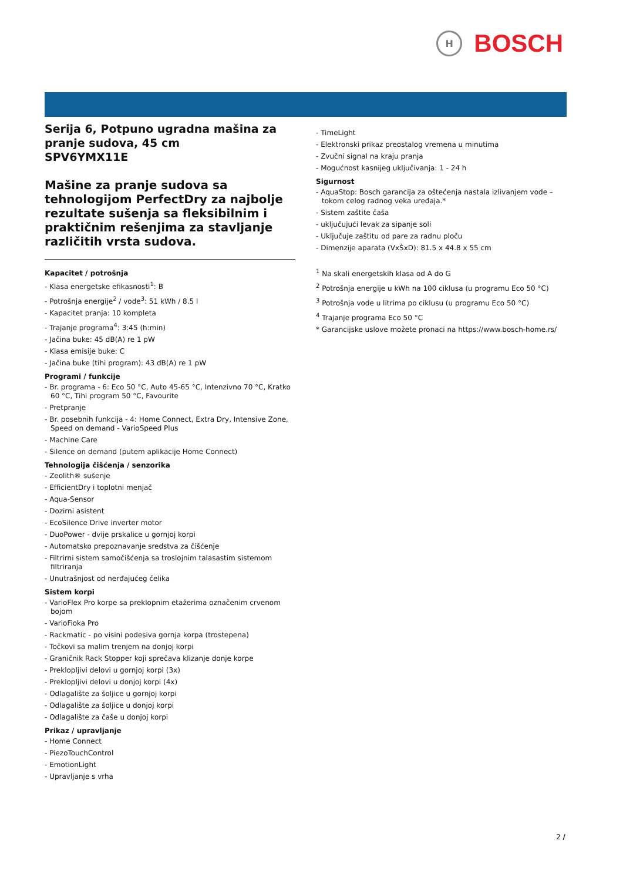H
BOSCH
Serija 6, Potpuno ugradna mašina za pranje sudova, 45 cm
SPV6YMX11E
Mašine za pranje sudova sa tehnologijom PerfectDry za najbolje rezultate sušenja sa fleksibilnim i praktičnim rešenjima za stavljanje različitih vrsta sudova.
Kapacitet / potrošnja
- Klasa energetske efikasnosti<sup>1</sup>: B
- Potrošnja energije<sup>2</sup> / vode<sup>3</sup>: 51 kWh / 8.5 l
- Kapacitet pranja: 10 kompleta
- Trajanje programa<sup>4</sup>: 3:45 (h:min)
- Jačina buke: 45 dB(A) re 1 pW
- Klasa emisije buke: C
- Jačina buke (tihi program): 43 dB(A) re 1 pW
Programi / funkcije
- Br. programa - 6: Eco 50 °C, Auto 45-65 °C, Intenzivno 70 °C, Kratko 60 °C, Tihi program 50 °C, Favourite
- Pretpranje
- Br. posebnih funkcija - 4: Home Connect, Extra Dry, Intensive Zone, Speed on demand - VarioSpeed Plus
- Machine Care
- Silence on demand (putem aplikacije Home Connect)
Tehnologija čišćenja / senzorika
- Zeolith® sušenje
- EfficientDry i toplotni menjač
- Aqua-Sensor
- Dozirni asistent
- EcoSilence Drive inverter motor
- DuoPower - dvije prskalice u gornjoj korpi
- Automatsko prepoznavanje sredstva za čišćenje
- Filtrirni sistem samočišćenja sa troslojnim talasastim sistemom filtriranja
- Unutrašnjost od nerđajućeg čelika
Sistem korpi
- VarioFlex Pro korpe sa preklopnim etažerima označenim crvenom bojom
- VarioFioka Pro
- Rackmatic - po visini podesiva gornja korpa (trostepena)
- Točkovi sa malim trenjem na donjoj korpi
- Graničnik Rack Stopper koji sprečava klizanje donje korpe
- Preklopljivi delovi u gornjoj korpi (3x)
- Preklopljivi delovi u donjoj korpi (4x)
- Odlagalište za šoljice u gornjoj korpi
- Odlagalište za šoljice u donjoj korpi
- Odlagalište za čaše u donjoj korpi
Prikaz / upravljanje
- Home Connect
- PiezoTouchControl
- EmotionLight
- Upravljanje s vrha
- TimeLight
- Elektronski prikaz preostalog vremena u minutima
- Zvučni signal na kraju pranja
- Mogućnost kasnijeg uključivanja: 1 - 24 h
Sigurnost
- AquaStop: Bosch garancija za oštećenja nastala izlivanjem vode – tokom celog radnog veka uređaja.*
- Sistem zaštite čaša
- uključujući levak za sipanje soli
- Uključuje zaštitu od pare za radnu ploču
- Dimenzije aparata (VxŠxD): 81.5 x 44.8 x 55 cm
<sup>1</sup> Na skali energetskih klasa od A do G
<sup>2</sup> Potrošnja energije u kWh na 100 ciklusa (u programu Eco 50 °C)
<sup>3</sup> Potrošnja vode u litrima po ciklusu (u programu Eco 50 °C)
<sup>4</sup> Trajanje programa Eco 50 °C
* Garancijske uslove možete pronaci na https://www.bosch-home.rs/
2 /